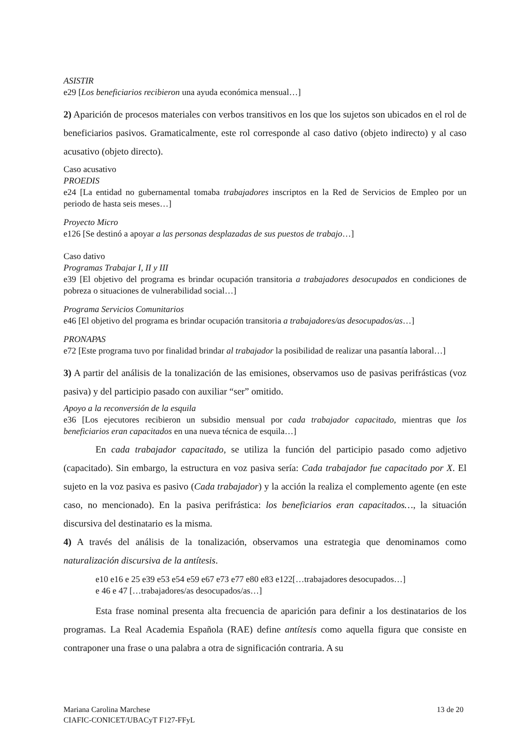ASISTIR
e29 [Los beneficiarios recibieron una ayuda económica mensual…]
2) Aparición de procesos materiales con verbos transitivos en los que los sujetos son ubicados en el rol de beneficiarios pasivos. Gramaticalmente, este rol corresponde al caso dativo (objeto indirecto) y al caso acusativo (objeto directo).
Caso acusativo
PROEDIS
e24 [La entidad no gubernamental tomaba trabajadores inscriptos en la Red de Servicios de Empleo por un periodo de hasta seis meses…]
Proyecto Micro
e126 [Se destinó a apoyar a las personas desplazadas de sus puestos de trabajo…]
Caso dativo
Programas Trabajar I, II y III
e39 [El objetivo del programa es brindar ocupación transitoria a trabajadores desocupados en condiciones de pobreza o situaciones de vulnerabilidad social…]
Programa Servicios Comunitarios
e46 [El objetivo del programa es brindar ocupación transitoria a trabajadores/as desocupados/as…]
PRONAPAS
e72 [Este programa tuvo por finalidad brindar al trabajador la posibilidad de realizar una pasantía laboral…]
3) A partir del análisis de la tonalización de las emisiones, observamos uso de pasivas perifrásticas (voz pasiva) y del participio pasado con auxiliar “ser” omitido.
Apoyo a la reconversión de la esquila
e36 [Los ejecutores recibieron un subsidio mensual por cada trabajador capacitado, mientras que los beneficiarios eran capacitados en una nueva técnica de esquila…]
En cada trabajador capacitado, se utiliza la función del participio pasado como adjetivo (capacitado). Sin embargo, la estructura en voz pasiva sería: Cada trabajador fue capacitado por X. El sujeto en la voz pasiva es pasivo (Cada trabajador) y la acción la realiza el complemento agente (en este caso, no mencionado). En la pasiva perifrástica: los beneficiarios eran capacitados…, la situación discursiva del destinatario es la misma.
4) A través del análisis de la tonalización, observamos una estrategia que denominamos como naturalización discursiva de la antítesis.
e10 e16 e 25 e39 e53 e54 e59 e67 e73 e77 e80 e83 e122[…trabajadores desocupados…]
e 46 e 47 […trabajadores/as desocupados/as…]
Esta frase nominal presenta alta frecuencia de aparición para definir a los destinatarios de los programas. La Real Academia Española (RAE) define antítesis como aquella figura que consiste en contraponer una frase o una palabra a otra de significación contraria. A su
Mariana Carolina Marchese 13 de 20
CIAFIC-CONICET/UBACyT F127-FFyL